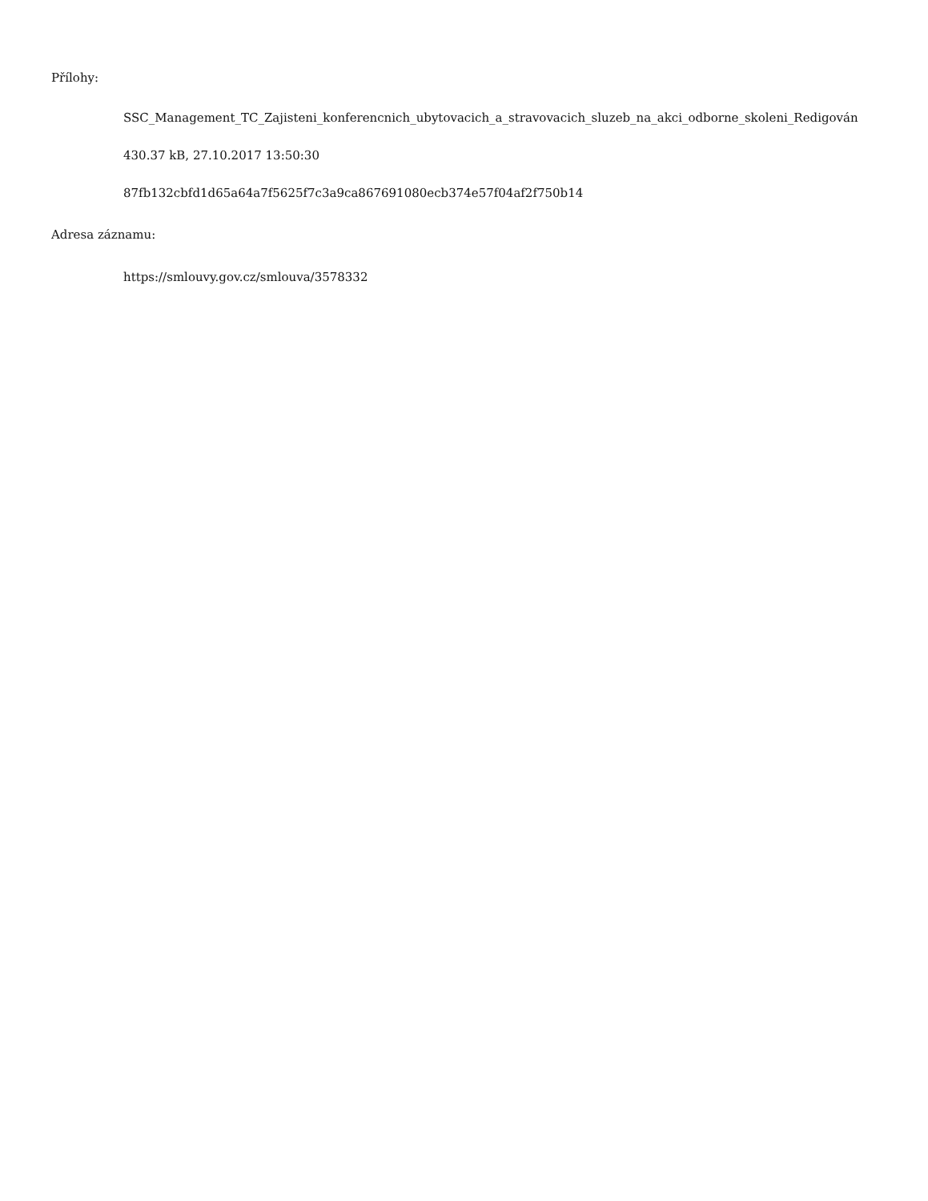Přílohy:
SSC_Management_TC_Zajisteni_konferencnich_ubytovacich_a_stravovacich_sluzeb_na_akci_odborne_skoleni_Redigován
430.37 kB, 27.10.2017 13:50:30
87fb132cbfd1d65a64a7f5625f7c3a9ca867691080ecb374e57f04af2f750b14
Adresa záznamu:
https://smlouvy.gov.cz/smlouva/3578332